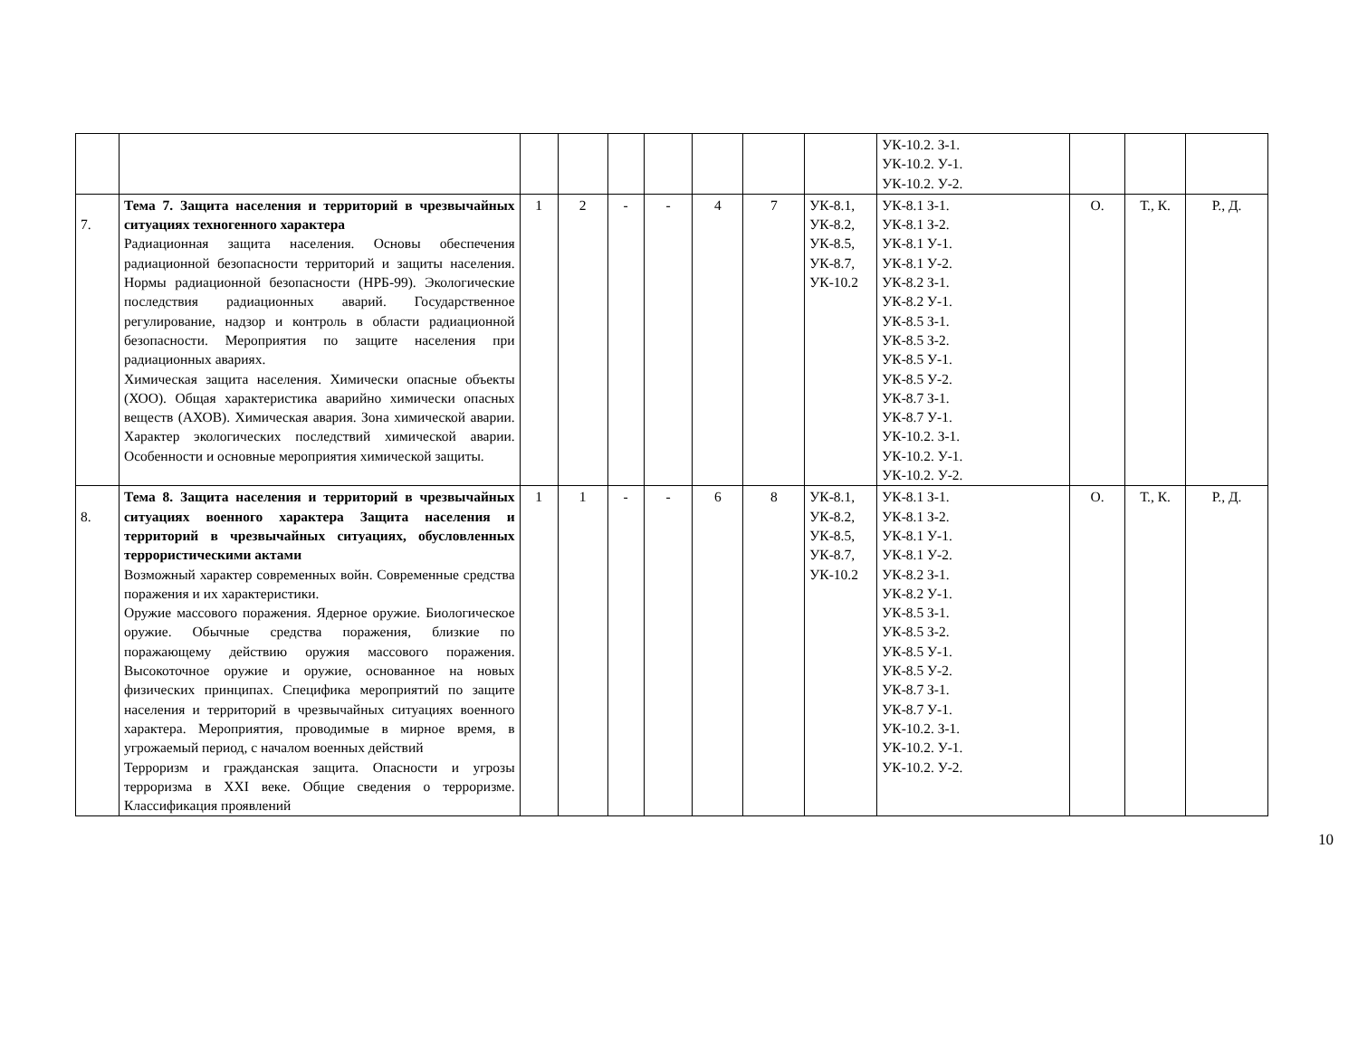| | | | | | | | | | УК-10.2. З-1. УК-10.2. У-1. УК-10.2. У-2. | | | |
| 7. | Тема 7. Защита населения и территорий в чрезвычайных ситуациях техногенного характера Радиационная защита населения. Основы обеспечения радиационной безопасности территорий и защиты населения. Нормы радиационной безопасности (НРБ-99). Экологические последствия радиационных аварий. Государственное регулирование, надзор и контроль в области радиационной безопасности. Мероприятия по защите населения при радиационных авариях. Химическая защита населения. Химически опасные объекты (ХОО). Общая характеристика аварийно химически опасных веществ (АХОВ). Химическая авария. Зона химической аварии. Характер экологических последствий химической аварии. Особенности и основные мероприятия химической защиты. | 1 | 2 | - | - | 4 | 7 | УК-8.1, УК-8.2, УК-8.5, УК-8.7, УК-10.2 | УК-8.1 З-1. УК-8.1 З-2. УК-8.1 У-1. УК-8.1 У-2. УК-8.2 З-1. УК-8.2 У-1. УК-8.5 З-1. УК-8.5 З-2. УК-8.5 У-1. УК-8.5 У-2. УК-8.7 З-1. УК-8.7 У-1. УК-10.2. З-1. УК-10.2. У-1. УК-10.2. У-2. | О. | Т., К. | Р., Д. |
| 8. | Тема 8. Защита населения и территорий в чрезвычайных ситуациях военного характера Защита населения и территорий в чрезвычайных ситуациях, обусловленных террористическими актами Возможный характер современных войн. Современные средства поражения и их характеристики. Оружие массового поражения. Ядерное оружие. Биологическое оружие. Обычные средства поражения, близкие по поражающему действию оружия массового поражения. Высокоточное оружие и оружие, основанное на новых физических принципах. Специфика мероприятий по защите населения и территорий в чрезвычайных ситуациях военного характера. Мероприятия, проводимые в мирное время, в угрожаемый период, с началом военных действий Терроризм и гражданская защита. Опасности и угрозы терроризма в XXI веке. Общие сведения о терроризме. Классификация проявлений | 1 | 1 | - | - | 6 | 8 | УК-8.1, УК-8.2, УК-8.5, УК-8.7, УК-10.2 | УК-8.1 З-1. УК-8.1 З-2. УК-8.1 У-1. УК-8.1 У-2. УК-8.2 З-1. УК-8.2 У-1. УК-8.5 З-1. УК-8.5 З-2. УК-8.5 У-1. УК-8.5 У-2. УК-8.7 З-1. УК-8.7 У-1. УК-10.2. З-1. УК-10.2. У-1. УК-10.2. У-2. | О. | Т., К. | Р., Д. |
10